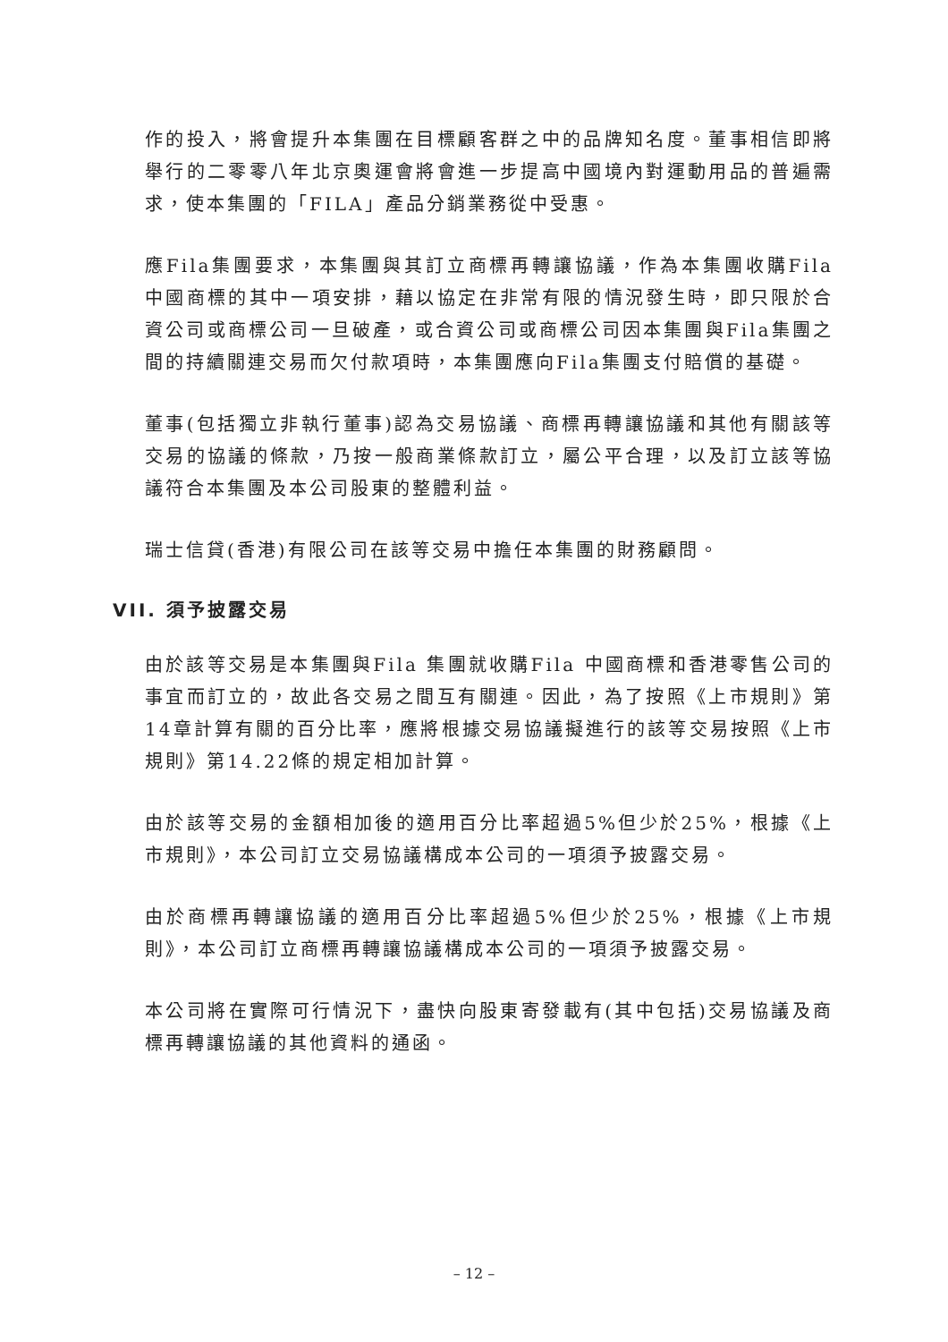作的投入，將會提升本集團在目標顧客群之中的品牌知名度。董事相信即將舉行的二零零八年北京奧運會將會進一步提高中國境內對運動用品的普遍需求，使本集團的「FILA」產品分銷業務從中受惠。
應Fila集團要求，本集團與其訂立商標再轉讓協議，作為本集團收購Fila 中國商標的其中一項安排，藉以協定在非常有限的情況發生時，即只限於合資公司或商標公司一旦破產，或合資公司或商標公司因本集團與Fila集團之間的持續關連交易而欠付款項時，本集團應向Fila集團支付賠償的基礎。
董事(包括獨立非執行董事)認為交易協議、商標再轉讓協議和其他有關該等交易的協議的條款，乃按一般商業條款訂立，屬公平合理，以及訂立該等協議符合本集團及本公司股東的整體利益。
瑞士信貸(香港)有限公司在該等交易中擔任本集團的財務顧問。
VII. 須予披露交易
由於該等交易是本集團與Fila 集團就收購Fila 中國商標和香港零售公司的事宜而訂立的，故此各交易之間互有關連。因此，為了按照《上市規則》第14章計算有關的百分比率，應將根據交易協議擬進行的該等交易按照《上市規則》第14.22條的規定相加計算。
由於該等交易的金額相加後的適用百分比率超過5%但少於25%，根據《上市規則》，本公司訂立交易協議構成本公司的一項須予披露交易。
由於商標再轉讓協議的適用百分比率超過5%但少於25%，根據《上市規則》，本公司訂立商標再轉讓協議構成本公司的一項須予披露交易。
本公司將在實際可行情況下，盡快向股東寄發載有(其中包括)交易協議及商標再轉讓協議的其他資料的通函。
– 12 –